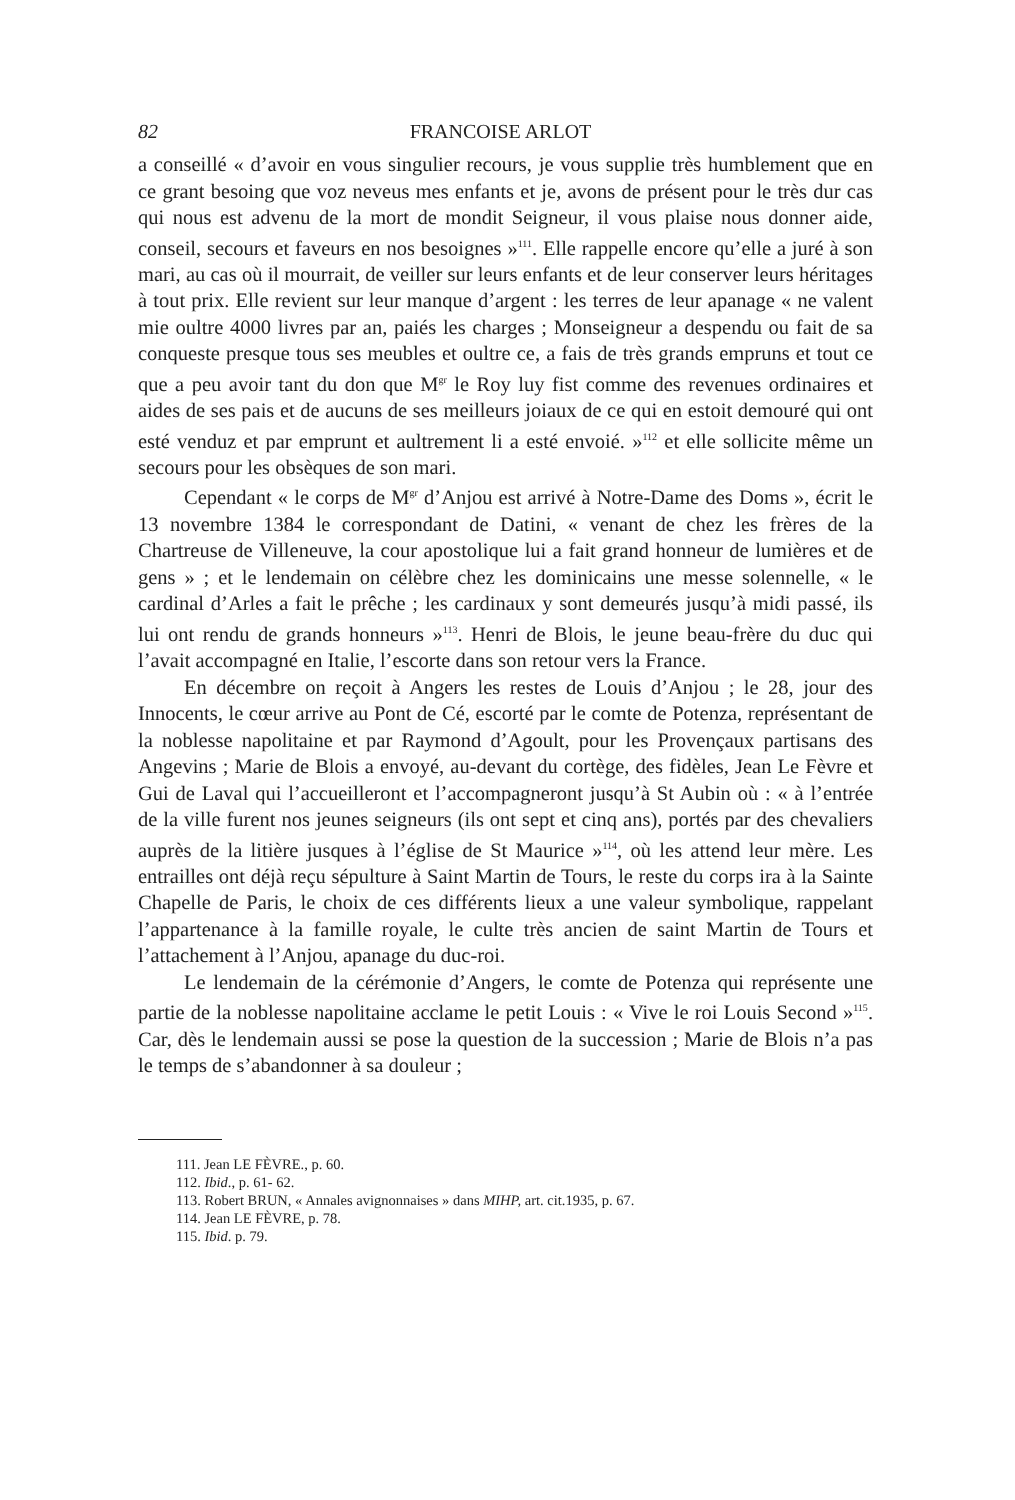82 FRANCOISE ARLOT
a conseillé « d’avoir en vous singulier recours, je vous supplie très humblement que en ce grant besoing que voz neveus mes enfants et je, avons de présent pour le très dur cas qui nous est advenu de la mort de mondit Seigneur, il vous plaise nous donner aide, conseil, secours et faveurs en nos besoignes »<sup>111</sup>. Elle rappelle encore qu’elle a juré à son mari, au cas où il mourrait, de veiller sur leurs enfants et de leur conserver leurs héritages à tout prix. Elle revient sur leur manque d’argent : les terres de leur apanage « ne valent mie oultre 4000 livres par an, paiés les charges ; Monseigneur a despendu ou fait de sa conqueste presque tous ses meubles et oultre ce, a fais de très grands empruns et tout ce que a peu avoir tant du don que M<sup>gr</sup> le Roy luy fist comme des revenues ordinaires et aides de ses pais et de aucuns de ses meilleurs joiaux de ce qui en estoit demouré qui ont esté venduz et par emprunt et aultrement li a esté envoié. »<sup>112</sup> et elle sollicite même un secours pour les obsèques de son mari.
Cependant « le corps de M<sup>gr</sup> d’Anjou est arrivé à Notre-Dame des Doms », écrit le 13 novembre 1384 le correspondant de Datini, « venant de chez les frères de la Chartreuse de Villeneuve, la cour apostolique lui a fait grand honneur de lumières et de gens » ; et le lendemain on célèbre chez les dominicains une messe solennelle, « le cardinal d’Arles a fait le prêche ; les cardinaux y sont demeurés jusqu’à midi passé, ils lui ont rendu de grands honneurs »<sup>113</sup>. Henri de Blois, le jeune beau-frère du duc qui l’avait accompagné en Italie, l’escorte dans son retour vers la France.
En décembre on reçoit à Angers les restes de Louis d’Anjou ; le 28, jour des Innocents, le cœur arrive au Pont de Cé, escorté par le comte de Potenza, représentant de la noblesse napolitaine et par Raymond d’Agoult, pour les Provençaux partisans des Angevins ; Marie de Blois a envoyé, au-devant du cortège, des fidèles, Jean Le Fèvre et Gui de Laval qui l’accueilleront et l’accompagneront jusqu’à St Aubin où : « à l’entrée de la ville furent nos jeunes seigneurs (ils ont sept et cinq ans), portés par des chevaliers auprès de la litière jusques à l’église de St Maurice »<sup>114</sup>, où les attend leur mère. Les entrailles ont déjà reçu sépulture à Saint Martin de Tours, le reste du corps ira à la Sainte Chapelle de Paris, le choix de ces différents lieux a une valeur symbolique, rappelant l’appartenance à la famille royale, le culte très ancien de saint Martin de Tours et l’attachement à l’Anjou, apanage du duc-roi.
Le lendemain de la cérémonie d’Angers, le comte de Potenza qui représente une partie de la noblesse napolitaine acclame le petit Louis : « Vive le roi Louis Second »<sup>115</sup>. Car, dès le lendemain aussi se pose la question de la succession ; Marie de Blois n’a pas le temps de s’abandonner à sa douleur ;
111. Jean LE FÈVRE., p. 60.
112. Ibid., p. 61- 62.
113. Robert BRUN, « Annales avignonnaises » dans MIHP, art. cit.1935, p. 67.
114. Jean LE FÈVRE, p. 78.
115. Ibid. p. 79.